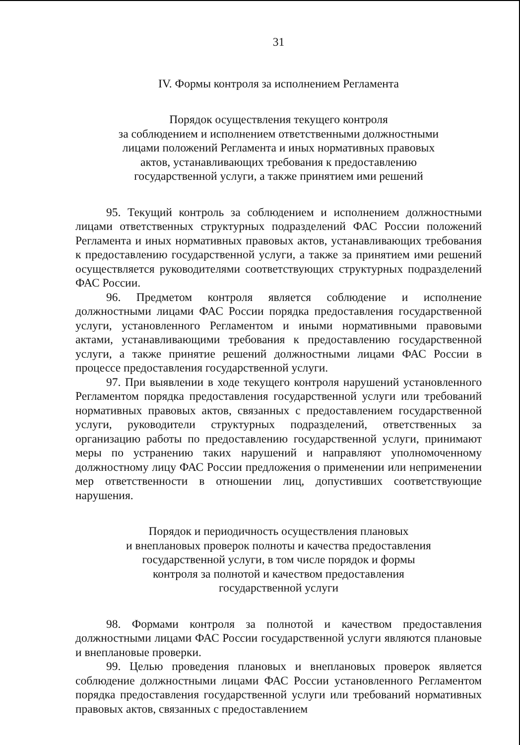31
IV. Формы контроля за исполнением Регламента
Порядок осуществления текущего контроля
за соблюдением и исполнением ответственными должностными
лицами положений Регламента и иных нормативных правовых
актов, устанавливающих требования к предоставлению
государственной услуги, а также принятием ими решений
95. Текущий контроль за соблюдением и исполнением должностными лицами ответственных структурных подразделений ФАС России положений Регламента и иных нормативных правовых актов, устанавливающих требования к предоставлению государственной услуги, а также за принятием ими решений осуществляется руководителями соответствующих структурных подразделений ФАС России.
96. Предметом контроля является соблюдение и исполнение должностными лицами ФАС России порядка предоставления государственной услуги, установленного Регламентом и иными нормативными правовыми актами, устанавливающими требования к предоставлению государственной услуги, а также принятие решений должностными лицами ФАС России в процессе предоставления государственной услуги.
97. При выявлении в ходе текущего контроля нарушений установленного Регламентом порядка предоставления государственной услуги или требований нормативных правовых актов, связанных с предоставлением государственной услуги, руководители структурных подразделений, ответственных за организацию работы по предоставлению государственной услуги, принимают меры по устранению таких нарушений и направляют уполномоченному должностному лицу ФАС России предложения о применении или неприменении мер ответственности в отношении лиц, допустивших соответствующие нарушения.
Порядок и периодичность осуществления плановых
и внеплановых проверок полноты и качества предоставления
государственной услуги, в том числе порядок и формы
контроля за полнотой и качеством предоставления
государственной услуги
98. Формами контроля за полнотой и качеством предоставления должностными лицами ФАС России государственной услуги являются плановые и внеплановые проверки.
99. Целью проведения плановых и внеплановых проверок является соблюдение должностными лицами ФАС России установленного Регламентом порядка предоставления государственной услуги или требований нормативных правовых актов, связанных с предоставлением